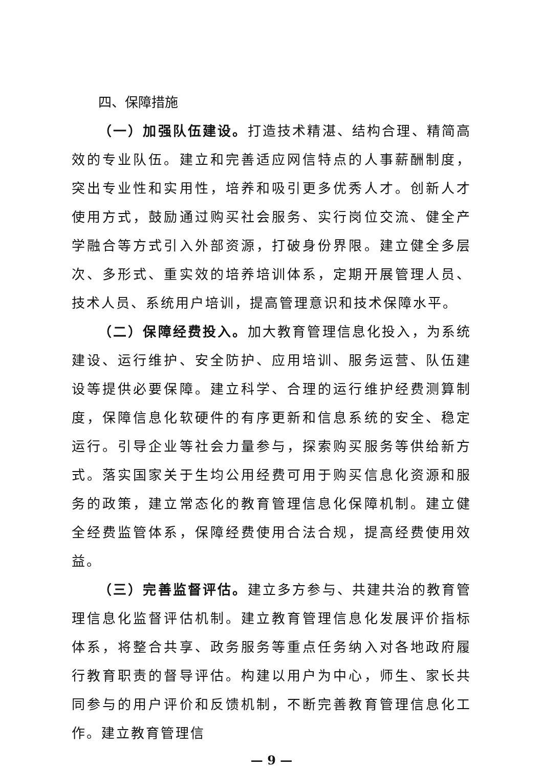四、保障措施
（一）加强队伍建设。打造技术精湛、结构合理、精简高效的专业队伍。建立和完善适应网信特点的人事薪酬制度，突出专业性和实用性，培养和吸引更多优秀人才。创新人才使用方式，鼓励通过购买社会服务、实行岗位交流、健全产学融合等方式引入外部资源，打破身份界限。建立健全多层次、多形式、重实效的培养培训体系，定期开展管理人员、技术人员、系统用户培训，提高管理意识和技术保障水平。
（二）保障经费投入。加大教育管理信息化投入，为系统建设、运行维护、安全防护、应用培训、服务运营、队伍建设等提供必要保障。建立科学、合理的运行维护经费测算制度，保障信息化软硬件的有序更新和信息系统的安全、稳定运行。引导企业等社会力量参与，探索购买服务等供给新方式。落实国家关于生均公用经费可用于购买信息化资源和服务的政策，建立常态化的教育管理信息化保障机制。建立健全经费监管体系，保障经费使用合法合规，提高经费使用效益。
（三）完善监督评估。建立多方参与、共建共治的教育管理信息化监督评估机制。建立教育管理信息化发展评价指标体系，将整合共享、政务服务等重点任务纳入对各地政府履行教育职责的督导评估。构建以用户为中心，师生、家长共同参与的用户评价和反馈机制，不断完善教育管理信息化工作。建立教育管理信
— 9 —